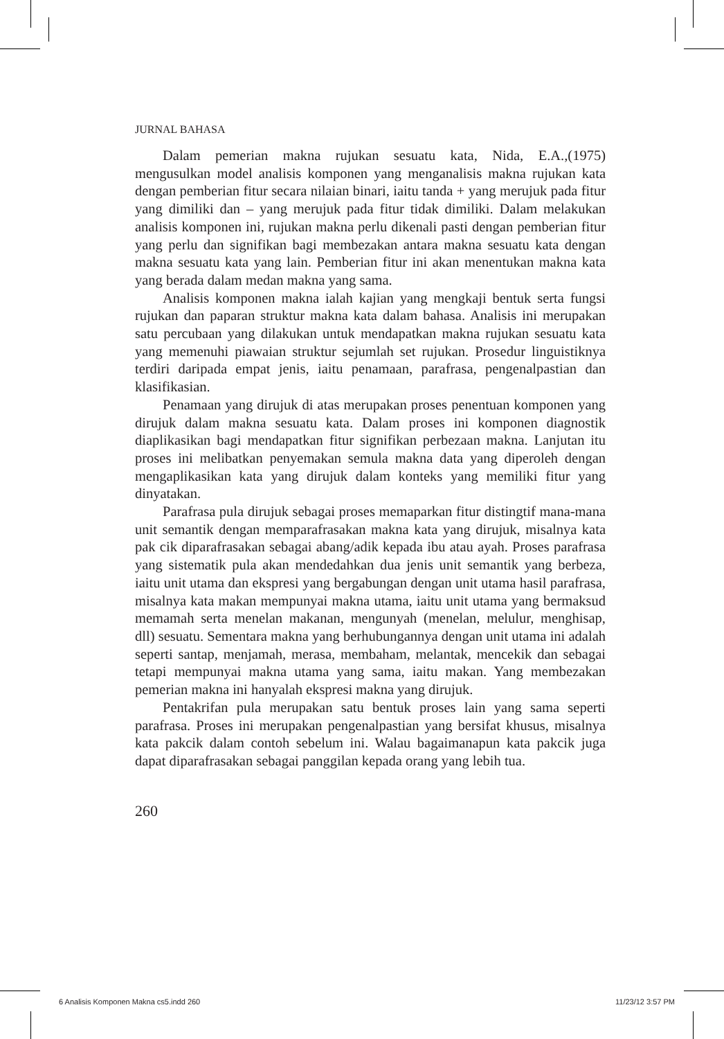JURNAL BAHASA
Dalam pemerian makna rujukan sesuatu kata, Nida, E.A.,(1975) mengusulkan model analisis komponen yang menganalisis makna rujukan kata dengan pemberian fitur secara nilaian binari, iaitu tanda + yang merujuk pada fitur yang dimiliki dan – yang merujuk pada fitur tidak dimiliki. Dalam melakukan analisis komponen ini, rujukan makna perlu dikenali pasti dengan pemberian fitur yang perlu dan signifikan bagi membezakan antara makna sesuatu kata dengan makna sesuatu kata yang lain. Pemberian fitur ini akan menentukan makna kata yang berada dalam medan makna yang sama.
Analisis komponen makna ialah kajian yang mengkaji bentuk serta fungsi rujukan dan paparan struktur makna kata dalam bahasa. Analisis ini merupakan satu percubaan yang dilakukan untuk mendapatkan makna rujukan sesuatu kata yang memenuhi piawaian struktur sejumlah set rujukan. Prosedur linguistiknya terdiri daripada empat jenis, iaitu penamaan, parafrasa, pengenalpastian dan klasifikasian.
Penamaan yang dirujuk di atas merupakan proses penentuan komponen yang dirujuk dalam makna sesuatu kata. Dalam proses ini komponen diagnostik diaplikasikan bagi mendapatkan fitur signifikan perbezaan makna. Lanjutan itu proses ini melibatkan penyemakan semula makna data yang diperoleh dengan mengaplikasikan kata yang dirujuk dalam konteks yang memiliki fitur yang dinyatakan.
Parafrasa pula dirujuk sebagai proses memaparkan fitur distingtif mana-mana unit semantik dengan memparafrasakan makna kata yang dirujuk, misalnya kata pak cik diparafrasakan sebagai abang/adik kepada ibu atau ayah. Proses parafrasa yang sistematik pula akan mendedahkan dua jenis unit semantik yang berbeza, iaitu unit utama dan ekspresi yang bergabungan dengan unit utama hasil parafrasa, misalnya kata makan mempunyai makna utama, iaitu unit utama yang bermaksud memamah serta menelan makanan, mengunyah (menelan, melulur, menghisap, dll) sesuatu. Sementara makna yang berhubungannya dengan unit utama ini adalah seperti santap, menjamah, merasa, membaham, melantak, mencekik dan sebagai tetapi mempunyai makna utama yang sama, iaitu makan. Yang membezakan pemerian makna ini hanyalah ekspresi makna yang dirujuk.
Pentakrifan pula merupakan satu bentuk proses lain yang sama seperti parafrasa. Proses ini merupakan pengenalpastian yang bersifat khusus, misalnya kata pakcik dalam contoh sebelum ini. Walau bagaimanapun kata pakcik juga dapat diparafrasakan sebagai panggilan kepada orang yang lebih tua.
260
6 Analisis Komponen Makna cs5.indd 260 11/23/12 3:57 PM